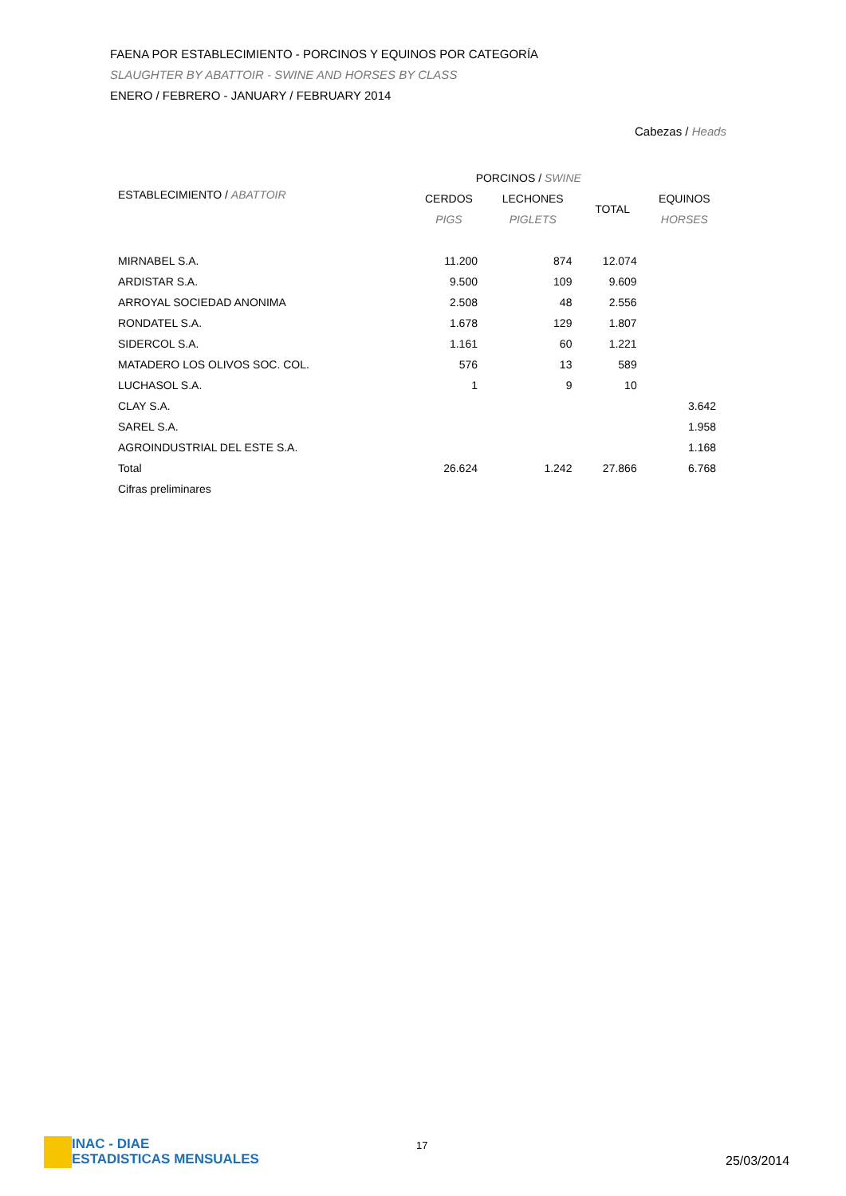FAENA POR ESTABLECIMIENTO - PORCINOS Y EQUINOS POR CATEGORÍA
SLAUGHTER BY ABATTOIR - SWINE AND HORSES BY CLASS
ENERO / FEBRERO - JANUARY / FEBRUARY 2014
Cabezas / Heads
| | PORCINOS / SWINE | | | |
| --- | --- | --- | --- | --- |
| ESTABLECIMIENTO / ABATTOIR | CERDOS | LECHONES | TOTAL | EQUINOS |
| | PIGS | PIGLETS | | HORSES |
| MIRNABEL S.A. | 11.200 | 874 | 12.074 | |
| ARDISTAR S.A. | 9.500 | 109 | 9.609 | |
| ARROYAL SOCIEDAD ANONIMA | 2.508 | 48 | 2.556 | |
| RONDATEL S.A. | 1.678 | 129 | 1.807 | |
| SIDERCOL S.A. | 1.161 | 60 | 1.221 | |
| MATADERO LOS OLIVOS SOC. COL. | 576 | 13 | 589 | |
| LUCHASOL S.A. | 1 | 9 | 10 | |
| CLAY S.A. | | | | 3.642 |
| SAREL S.A. | | | | 1.958 |
| AGROINDUSTRIAL DEL ESTE S.A. | | | | 1.168 |
| Total | 26.624 | 1.242 | 27.866 | 6.768 |
| Cifras preliminares | | | | |
INAC - DIAE
ESTADISTICAS MENSUALES
17
25/03/2014